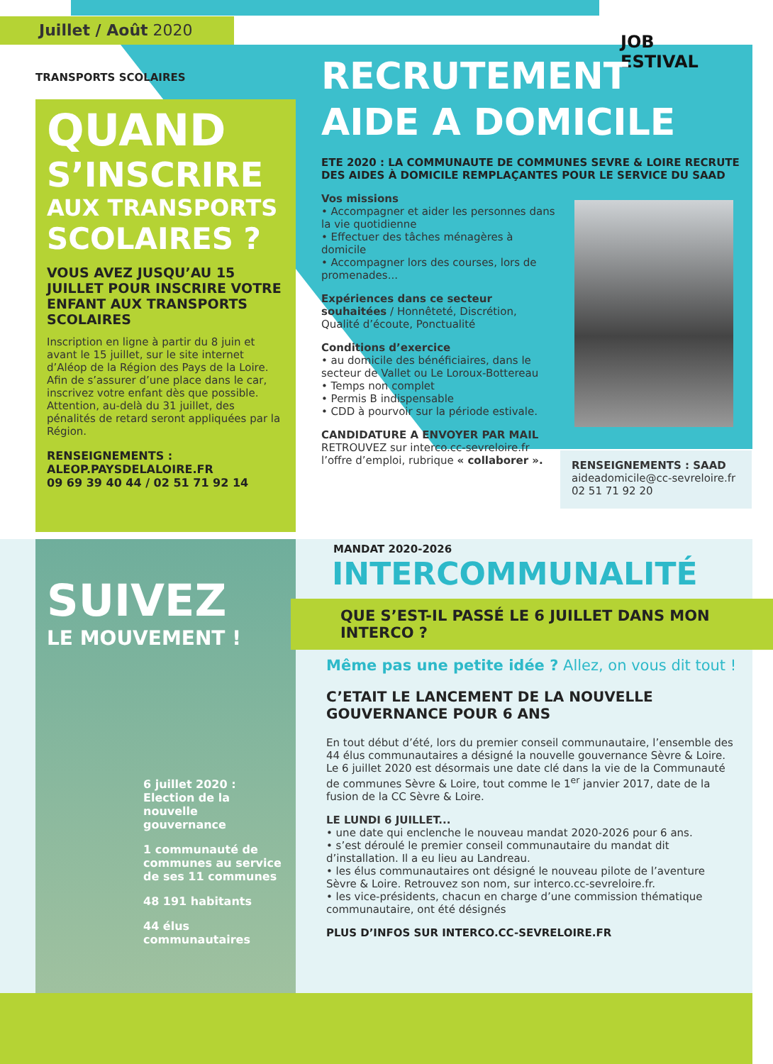Juillet / Août 2020
TRANSPORTS SCOLAIRES
QUAND
S’INSCRIRE
AUX TRANSPORTS
SCOLAIRES ?
VOUS AVEZ JUSQU’AU 15 JUILLET POUR INSCRIRE VOTRE ENFANT AUX TRANSPORTS SCOLAIRES
Inscription en ligne à partir du 8 juin et avant le 15 juillet, sur le site internet d’Aléop de la Région des Pays de la Loire. Afin de s’assurer d’une place dans le car, inscrivez votre enfant dès que possible. Attention, au-delà du 31 juillet, des pénalités de retard seront appliquées par la Région.
RENSEIGNEMENTS :
ALEOP.PAYSDELALOIRE.FR
09 69 39 40 44 / 02 51 71 92 14
JOB
ESTIVAL
RECRUTEMENT
AIDE A DOMICILE
ETE 2020 : LA COMMUNAUTE DE COMMUNES SEVRE & LOIRE RECRUTE DES AIDES À DOMICILE REMPLAÇANTES POUR LE SERVICE DU SAAD
Vos missions
• Accompagner et aider les personnes dans la vie quotidienne
• Effectuer des tâches ménagères à domicile
• Accompagner lors des courses, lors de promenades...
Expériences dans ce secteur souhaitées / Honnêteté, Discrétion, Qualité d’écoute, Ponctualité
Conditions d’exercice
• au domicile des bénéficiaires, dans le secteur de Vallet ou Le Loroux-Bottereau
• Temps non complet
• Permis B indispensable
• CDD à pourvoir sur la période estivale.
CANDIDATURE A ENVOYER PAR MAIL
RETROUVEZ sur interco.cc-sevreloire.fr l’offre d’emploi, rubrique « collaborer ».
RENSEIGNEMENTS : SAAD
aideadomicile@cc-sevreloire.fr
02 51 71 92 20
SUIVEZ
LE MOUVEMENT !
6 juillet 2020 :
Election de la nouvelle gouvernance
1 communauté de communes au service de ses 11 communes
48 191 habitants
44 élus communautaires
MANDAT 2020-2026
INTERCOMMUNALITÉ
QUE S’EST-IL PASSÉ LE 6 JUILLET DANS MON INTERCO ?
Même pas une petite idée ? Allez, on vous dit tout !
C’ETAIT LE LANCEMENT DE LA NOUVELLE GOUVERNANCE POUR 6 ANS
En tout début d’été, lors du premier conseil communautaire, l’ensemble des 44 élus communautaires a désigné la nouvelle gouvernance Sèvre & Loire. Le 6 juillet 2020 est désormais une date clé dans la vie de la Communauté de communes Sèvre & Loire, tout comme le 1<sup>er</sup> janvier 2017, date de la fusion de la CC Sèvre & Loire.
LE LUNDI 6 JUILLET...
• une date qui enclenche le nouveau mandat 2020-2026 pour 6 ans.
• s’est déroulé le premier conseil communautaire du mandat dit d’installation. Il a eu lieu au Landreau.
• les élus communautaires ont désigné le nouveau pilote de l’aventure Sèvre & Loire. Retrouvez son nom, sur interco.cc-sevreloire.fr.
• les vice-présidents, chacun en charge d’une commission thématique communautaire, ont été désignés
PLUS D’INFOS SUR INTERCO.CC-SEVRELOIRE.FR